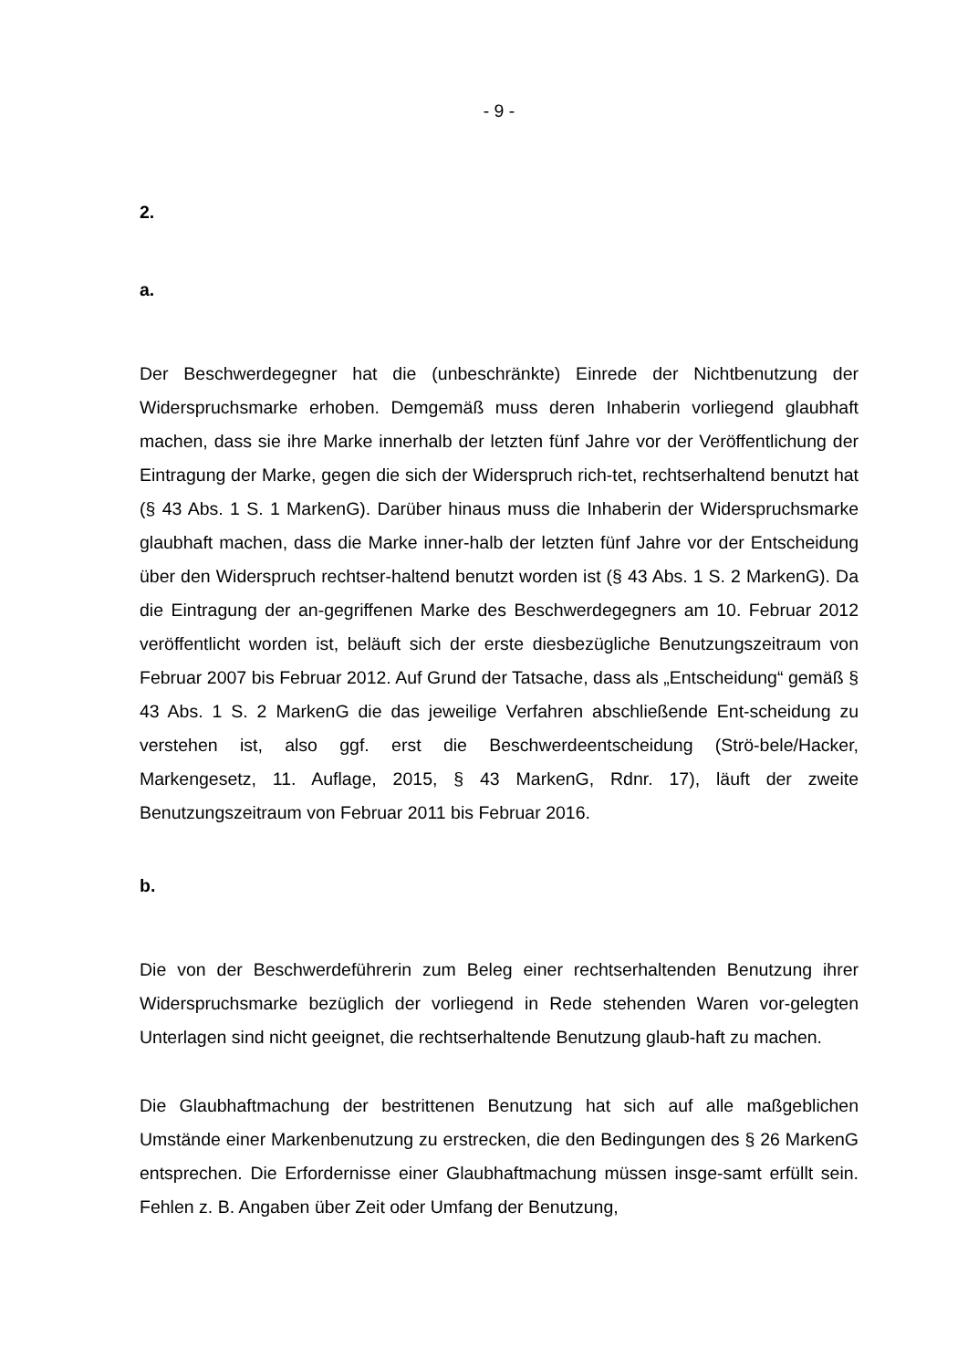- 9 -
2.
a.
Der Beschwerdegegner hat die (unbeschränkte) Einrede der Nichtbenutzung der Widerspruchsmarke erhoben. Demgemäß muss deren Inhaberin vorliegend glaubhaft machen, dass sie ihre Marke innerhalb der letzten fünf Jahre vor der Veröffentlichung der Eintragung der Marke, gegen die sich der Widerspruch rich-tet, rechtserhaltend benutzt hat (§ 43 Abs. 1 S. 1 MarkenG). Darüber hinaus muss die Inhaberin der Widerspruchsmarke glaubhaft machen, dass die Marke inner-halb der letzten fünf Jahre vor der Entscheidung über den Widerspruch rechtser-haltend benutzt worden ist (§ 43 Abs. 1 S. 2 MarkenG). Da die Eintragung der an-gegriffenen Marke des Beschwerdegegners am 10. Februar 2012 veröffentlicht worden ist, beläuft sich der erste diesbezügliche Benutzungszeitraum von Februar 2007 bis Februar 2012. Auf Grund der Tatsache, dass als „Entscheidung“ gemäß § 43 Abs. 1 S. 2 MarkenG die das jeweilige Verfahren abschließende Ent-scheidung zu verstehen ist, also ggf. erst die Beschwerdeentscheidung (Strö-bele/Hacker, Markengesetz, 11. Auflage, 2015, § 43 MarkenG, Rdnr. 17), läuft der zweite Benutzungszeitraum von Februar 2011 bis Februar 2016.
b.
Die von der Beschwerdeführerin zum Beleg einer rechtserhaltenden Benutzung ihrer Widerspruchsmarke bezüglich der vorliegend in Rede stehenden Waren vor-gelegten Unterlagen sind nicht geeignet, die rechtserhaltende Benutzung glaub-haft zu machen.
Die Glaubhaftmachung der bestrittenen Benutzung hat sich auf alle maßgeblichen Umstände einer Markenbenutzung zu erstrecken, die den Bedingungen des § 26 MarkenG entsprechen. Die Erfordernisse einer Glaubhaftmachung müssen insge-samt erfüllt sein. Fehlen z. B. Angaben über Zeit oder Umfang der Benutzung,